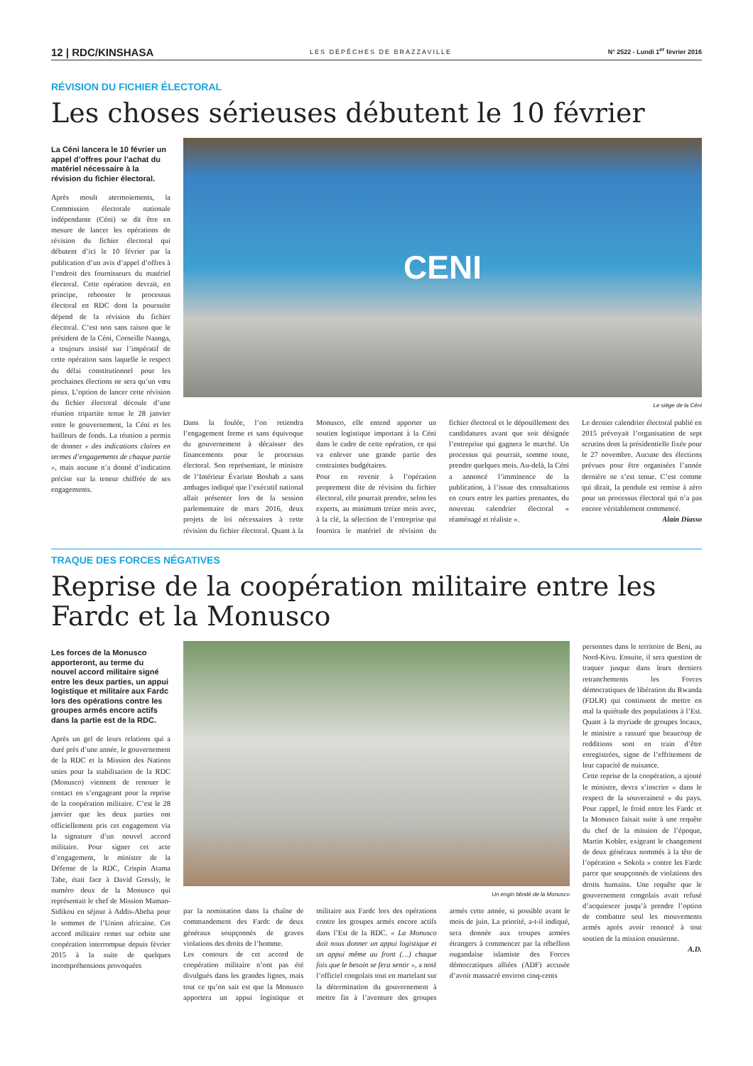12 | RDC/KINSHASA LES DÉPÊCHES DE BRAZZAVILLE N° 2522 - Lundi 1<sup>er</sup> février 2016
RÉVISION DU FICHIER ÉLECTORAL
Les choses sérieuses débutent le 10 février
La Céni lancera le 10 février un appel d’offres pour l’achat du matériel nécessaire à la révision du fichier électoral.
Après moult atermoiements, la Commission électorale nationale indépendante (Céni) se dit être en mesure de lancer les opérations de révision du fichier électoral qui débutent d’ici le 10 février par la publication d’un avis d’appel d’offres à l’endroit des fournisseurs du matériel électoral. Cette opération devrait, en principe, rebooster le processus électoral en RDC dont la poursuite dépend de la révision du fichier électoral. C’est non sans raison que le président de la Céni, Corneille Naanga, a toujours insisté sur l’impératif de cette opération sans laquelle le respect du délai constitutionnel pour les prochaines élections ne sera qu’un vœu pieux. L’option de lancer cette révision du fichier électoral découle d’une réunion tripartite tenue le 28 janvier entre le gouvernement, la Céni et les bailleurs de fonds. La réunion a permis de donner « des indications claires en termes d’engagements de chaque partie », mais aucune n’a donné d’indication précise sur la teneur chiffrée de ses engagements.
CENI
Le siège de la Céni
Dans la foulée, l’on retiendra l’engagement ferme et sans équivoque du gouvernement à décaisser des financements pour le processus électoral. Son représentant, le ministre de l’Intérieur Évariste Boshab a sans ambages indiqué que l’exécutif national allait présenter lors de la session parlementaire de mars 2016, deux projets de loi nécessaires à cette révision du fichier électoral. Quant à la Monusco, elle entend apporter un soutien logistique important à la Céni dans le cadre de cette opération, ce qui va enlever une grande partie des contraintes budgétaires.
Pour en revenir à l’opération proprement dite de révision du fichier électoral, elle pourrait prendre, selon les experts, au minimum treize mois avec, à la clé, la sélection de l’entreprise qui fournira le matériel de révision du fichier électoral et le dépouillement des candidatures avant que soit désignée l’entreprise qui gagnera le marché. Un processus qui pourrait, somme toute, prendre quelques mois. Au-delà, la Céni a annoncé l’imminence de la publication, à l’issue des consultations en cours entre les parties prenantes, du nouveau calendrier électoral « réaménagé et réaliste ».
Le dernier calendrier électoral publié en 2015 prévoyait l’organisation de sept scrutins dont la présidentielle fixée pour le 27 novembre. Aucune des élections prévues pour être organisées l’année dernière ne s’est tenue. C’est comme qui dirait, la pendule est remise à zéro pour un processus électoral qui n’a pas encore véritablement commencé.
Alain Diasso
TRAQUE DES FORCES NÉGATIVES
Reprise de la coopération militaire entre les Fardc et la Monusco
Les forces de la Monusco apporteront, au terme du nouvel accord militaire signé entre les deux parties, un appui logistique et militaire aux Fardc lors des opérations contre les groupes armés encore actifs dans la partie est de la RDC.
Après un gel de leurs relations qui a duré près d’une année, le gouvernement de la RDC et la Mission des Nations unies pour la stabilisation de la RDC (Monusco) viennent de renouer le contact en s’engageant pour la reprise de la coopération militaire. C’est le 28 janvier que les deux parties ont officiellement pris cet engagement via la signature d’un nouvel accord militaire. Pour signer cet acte d’engagement, le ministre de la Défense de la RDC, Crispin Atama Tabe, était face à David Gressly, le numéro deux de la Monusco qui représentait le chef de Mission Maman-Sidikou en séjour à Addis-Abeba pour le sommet de l’Union africaine. Cet accord militaire remet sur orbite une coopération interrompue depuis février 2015 à la suite de quelques incompréhensions provoquées
Un engin blindé de la Monusco
par la nomination dans la chaîne de commandement des Fardc de deux généraux soupçonnés de graves violations des droits de l’homme.
Les contours de cet accord de coopération militaire n’ont pas été divulgués dans les grandes lignes, mais tout ce qu’on sait est que la Monusco apportera un appui logistique et militaire aux Fardc lors des opérations contre les groupes armés encore actifs dans l’Est de la RDC. « La Monusco doit nous donner un appui logistique et un appui même au front (…) chaque fois que le besoin se fera sentir », a noté l’officiel congolais tout en martelant sur la détermination du gouvernement à mettre fin à l’aventure des groupes armés cette année, si possible avant le mois de juin. La priorité, a-t-il indiqué, sera donnée aux troupes armées étrangers à commencer par la rébellion ougandaise islamiste des Forces démocratiques alliées (ADF) accusée d’avoir massacré environ cinq-cents
personnes dans le territoire de Beni, au Nord-Kivu. Ensuite, il sera question de traquer jusque dans leurs derniers retranchements les Forces démocratiques de libération du Rwanda (FDLR) qui continuent de mettre en mal la quiétude des populations à l’Est. Quant à la myriade de groupes locaux, le ministre a rassuré que beaucoup de redditions sont en train d’être enregistrées, signe de l’effritement de leur capacité de nuisance.
Cette reprise de la coopération, a ajouté le ministre, devra s’inscrire « dans le respect de la souveraineté » du pays. Pour rappel, le froid entre les Fardc et la Monusco faisait suite à une requête du chef de la mission de l’époque, Martin Kobler, exigeant le changement de deux généraux nommés à la tête de l’opération « Sokola » contre les Fardc parce que soupçonnés de violations des droits humains. Une requête que le gouvernement congolais avait refusé d’acquiescer jusqu’à prendre l’option de combattre seul les mouvements armés après avoir renoncé à tout soutien de la mission onusienne.
A.D.